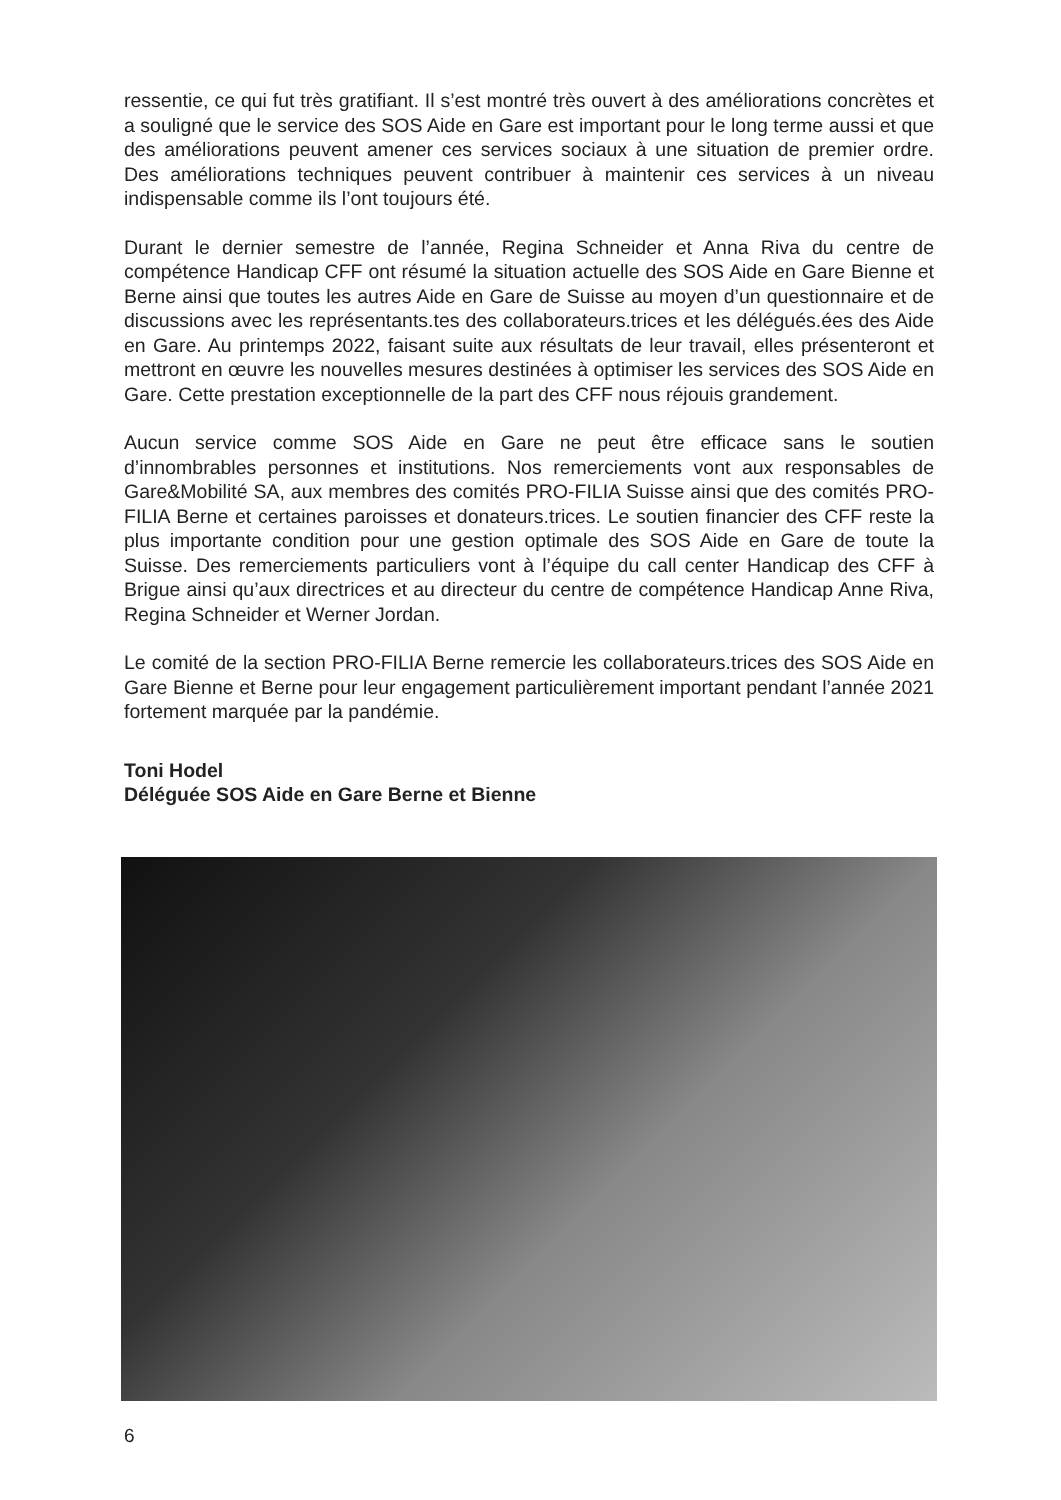ressentie, ce qui fut très gratifiant. Il s’est montré très ouvert à des améliorations concrètes et a souligné que le service des SOS Aide en Gare est important pour le long terme aussi et que des améliorations peuvent amener ces services sociaux à une situation de premier ordre. Des améliorations techniques peuvent contribuer à maintenir ces services à un niveau indispensable comme ils l’ont toujours été.
Durant le dernier semestre de l’année, Regina Schneider et Anna Riva du centre de compétence Handicap CFF ont résumé la situation actuelle des SOS Aide en Gare Bienne et Berne ainsi que toutes les autres Aide en Gare de Suisse au moyen d’un questionnaire et de discussions avec les représentants.tes des collaborateurs.trices et les délégués.ées des Aide en Gare. Au printemps 2022, faisant suite aux résultats de leur travail, elles présenteront et mettront en œuvre les nouvelles mesures destinées à optimiser les services des SOS Aide en Gare. Cette prestation exceptionnelle de la part des CFF nous réjouis grandement.
Aucun service comme SOS Aide en Gare ne peut être efficace sans le soutien d’innombrables personnes et institutions. Nos remerciements vont aux responsables de Gare&Mobilité SA, aux membres des comités PRO-FILIA Suisse ainsi que des comités PRO-FILIA Berne et certaines paroisses et donateurs.trices. Le soutien financier des CFF reste la plus importante condition pour une gestion optimale des SOS Aide en Gare de toute la Suisse. Des remerciements particuliers vont à l’équipe du call center Handicap des CFF à Brigue ainsi qu’aux directrices et au directeur du centre de compétence Handicap Anne Riva, Regina Schneider et Werner Jordan.
Le comité de la section PRO-FILIA Berne remercie les collaborateurs.trices des SOS Aide en Gare Bienne et Berne pour leur engagement particulièrement important pendant l’année 2021 fortement marquée par la pandémie.
Toni Hodel
Déléguée SOS Aide en Gare Berne et Bienne
6